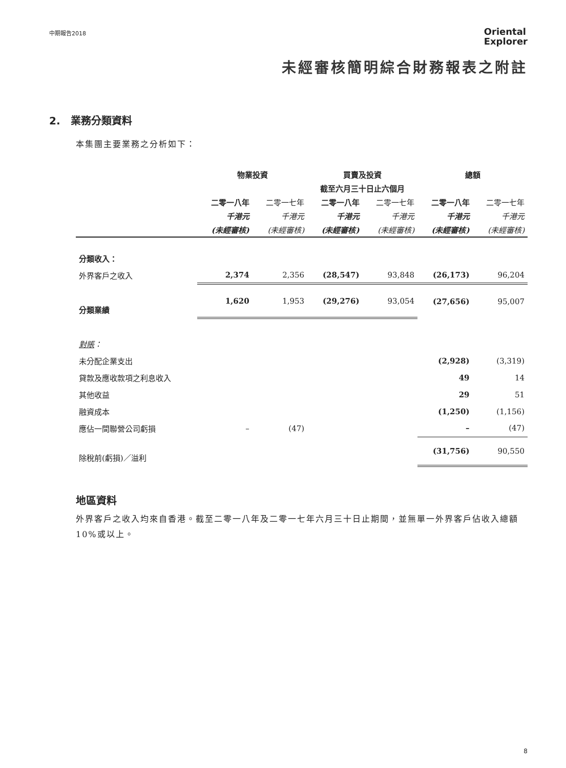中期報告2018
Oriental
Explorer
未經審核簡明綜合財務報表之附註
2. 業務分類資料
本集團主要業務之分析如下：
| | 物業投資 | | 買賣及投資 | | 總額 | |
| --- | --- | --- | --- | --- | --- | --- |
| | 截至六月三十日止六個月 | | | | | |
| | 二零一八年 | 二零一七年 | 二零一八年 | 二零一七年 | 二零一八年 | 二零一七年 |
| | 千港元 | 千港元 | 千港元 | 千港元 | 千港元 | 千港元 |
| | (未經審核) | (未經審核) | (未經審核) | (未經審核) | (未經審核) | (未經審核) |
| 分類收入： | | | | | | |
| 外界客戶之收入 | 2,374 | 2,356 | (28,547) | 93,848 | (26,173) | 96,204 |
| 分類業績 | 1,620 | 1,953 | (29,276) | 93,054 | (27,656) | 95,007 |
| 對賬 ： | | | | | | |
| 未分配企業支出 | | | | | (2,928) | (3,319) |
| 貸款及應收款項之利息收入 | | | | | 49 | 14 |
| 其他收益 | | | | | 29 | 51 |
| 融資成本 | | | | | (1,250) | (1,156) |
| 應佔一間聯營公司虧損 | – | (47) | | | – | (47) |
| 除稅前(虧損)／溢利 | | | | | (31,756) | 90,550 |
地區資料
外界客戶之收入均來自香港。截至二零一八年及二零一七年六月三十日止期間，並無單一外界客戶佔收入總額10%或以上。
8